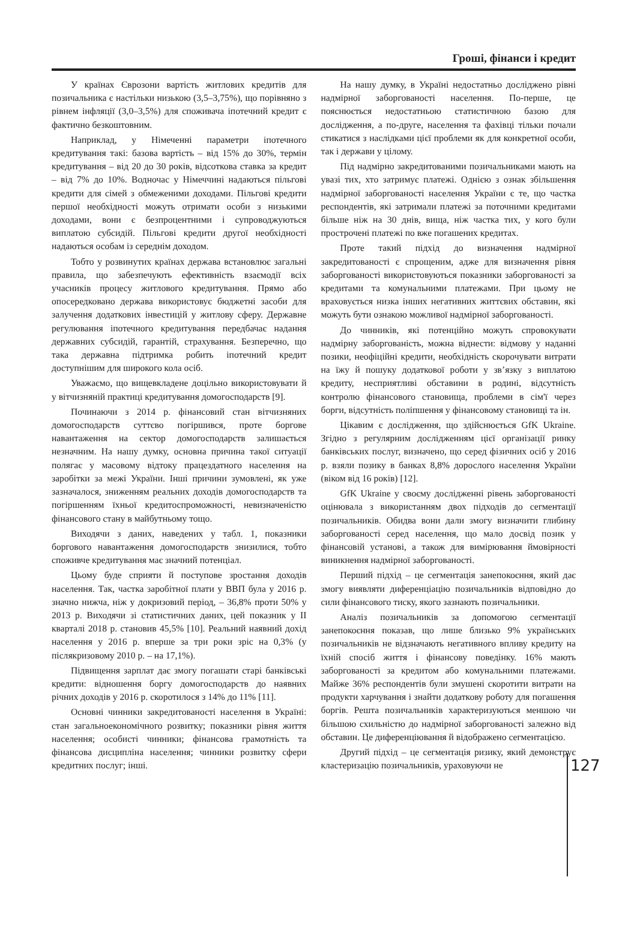Гроші, фінанси і кредит
У країнах Єврозони вартість житлових кредитів для позичальника є настільки низькою (3,5–3,75%), що порівняно з рівнем інфляції (3,0–3,5%) для споживача іпотечний кредит є фактично безкоштовним.
Наприклад, у Німеченні параметри іпотечного кредитування такі: базова вартість – від 15% до 30%, термін кредитування – від 20 до 30 років, відсоткова ставка за кредит – від 7% до 10%. Водночас у Німеччині надаються пільгові кредити для сімей з обмеженими доходами. Пільгові кредити першої необхідності можуть отримати особи з низькими доходами, вони є безпроцентними і супроводжуються виплатою субсидій. Пільгові кредити другої необхідності надаються особам із середнім доходом.
Тобто у розвинутих країнах держава встановлює загальні правила, що забезпечують ефективність взаємодії всіх учасників процесу житлового кредитування. Прямо або опосередковано держава використовує бюджетні засоби для залучення додаткових інвестицій у житлову сферу. Державне регулювання іпотечного кредитування передбачає надання державних субсидій, гарантій, страхування. Безперечно, що така державна підтримка робить іпотечний кредит доступнішим для широкого кола осіб.
Уважаємо, що вищевкладене доцільно використовувати й у вітчизняній практиці кредитування домогосподарств [9].
Починаючи з 2014 р. фінансовий стан вітчизняних домогосподарств суттєво погіршився, проте боргове навантаження на сектор домогосподарств залишається незначним. На нашу думку, основна причина такої ситуації полягає у масовому відтоку працездатного населення на заробітки за межі України. Інші причини зумовлені, як уже зазначалося, зниженням реальних доходів домогосподарств та погіршенням їхньої кредитоспроможності, невизначеністю фінансового стану в майбутньому тощо.
Виходячи з даних, наведених у табл. 1, показники боргового навантаження домогосподарств знизилися, тобто споживче кредитування має значний потенціал.
Цьому буде сприяти й поступове зростання доходів населення. Так, частка заробітної плати у ВВП була у 2016 р. значно нижча, ніж у докризовий період, – 36,8% проти 50% у 2013 р. Виходячи зі статистичних даних, цей показник у ІІ кварталі 2018 р. становив 45,5% [10]. Реальний наявний дохід населення у 2016 р. вперше за три роки зріс на 0,3% (у післякризовому 2010 р. – на 17,1%).
Підвищення зарплат дає змогу погашати старі банківські кредити: відношення боргу домогосподарств до наявних річних доходів у 2016 р. скоротилося з 14% до 11% [11].
Основні чинники закредитованості населення в Україні: стан загальноекономічного розвитку; показники рівня життя населення; особисті чинники; фінансова грамотність та фінансова дисципліна населення; чинники розвитку сфери кредитних послуг; інші.
На нашу думку, в Україні недостатньо досліджено рівні надмірної заборгованості населення. По-перше, це пояснюється недостатньою статистичною базою для дослідження, а по-друге, населення та фахівці тільки почали стикатися з наслідками цієї проблеми як для конкретної особи, так і держави у цілому.
Під надмірно закредитованими позичальниками мають на увазі тих, хто затримує платежі. Однією з ознак збільшення надмірної заборгованості населення України є те, що частка респондентів, які затримали платежі за поточними кредитами більше ніж на 30 днів, вища, ніж частка тих, у кого були прострочені платежі по вже погашених кредитах.
Проте такий підхід до визначення надмірної закредитованості є спрощеним, адже для визначення рівня заборгованості використовуються показники заборгованості за кредитами та комунальними платежами. При цьому не враховується низка інших негативних життєвих обставин, які можуть бути ознакою можливої надмірної заборгованості.
До чинників, які потенційно можуть спровокувати надмірну заборгованість, можна віднести: відмову у наданні позики, неофіційні кредити, необхідність скорочувати витрати на їжу й пошуку додаткової роботи у зв’язку з виплатою кредиту, несприятливі обставини в родині, відсутність контролю фінансового становища, проблеми в сім'ї через борги, відсутність поліпшення у фінансовому становищі та ін.
Цікавим є дослідження, що здійснюється GfK Ukraine. Згідно з регулярним дослідженням цієї організації ринку банківських послуг, визначено, що серед фізичних осіб у 2016 р. взяли позику в банках 8,8% дорослого населення України (віком від 16 років) [12].
GfK Ukraine у своєму дослідженні рівень заборгованості оцінювала з використанням двох підходів до сегментації позичальників. Обидва вони дали змогу визначити глибину заборгованості серед населення, що мало досвід позик у фінансовій установі, а також для вимірювання ймовірності виникнення надмірної заборгованості.
Перший підхід – це сегментація занепокоєння, який дає змогу виявляти диференціацію позичальників відповідно до сили фінансового тиску, якого зазнають позичальники.
Аналіз позичальників за допомогою сегментації занепокоєння показав, що лише близько 9% українських позичальників не відзначають негативного впливу кредиту на їхній спосіб життя і фінансову поведінку. 16% мають заборгованості за кредитом або комунальними платежами. Майже 36% респондентів були змушені скоротити витрати на продукти харчування і знайти додаткову роботу для погашення боргів. Решта позичальників характеризуються меншою чи більшою схильністю до надмірної заборгованості залежно від обставин. Це диференціювання й відображено сегментацією.
Другий підхід – це сегментація ризику, який демонструє кластеризацію позичальників, ураховуючи не
127